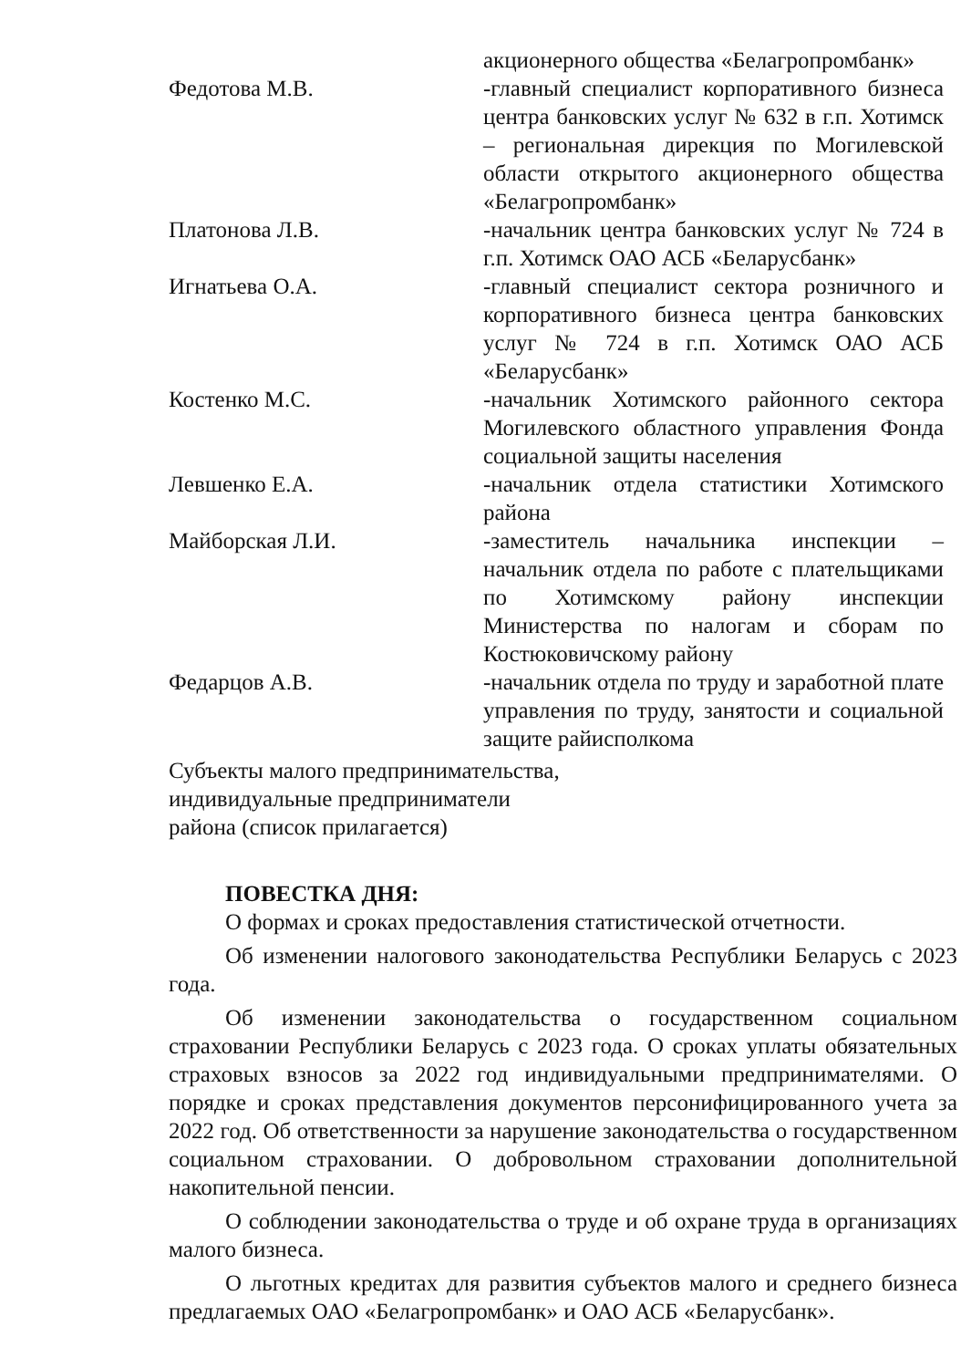акционерного общества «Белагропромбанк»
Федотова М.В. -главный специалист корпоративного бизнеса центра банковских услуг № 632 в г.п. Хотимск – региональная дирекция по Могилевской области открытого акционерного общества «Белагропромбанк»
Платонова Л.В. -начальник центра банковских услуг № 724 в г.п. Хотимск ОАО АСБ «Беларусбанк»
Игнатьева О.А. -главный специалист сектора розничного и корпоративного бизнеса центра банковских услуг № 724 в г.п. Хотимск ОАО АСБ «Беларусбанк»
Костенко М.С. -начальник Хотимского районного сектора Могилевского областного управления Фонда социальной защиты населения
Левшенко Е.А. -начальник отдела статистики Хотимского района
Майборская Л.И. -заместитель начальника инспекции – начальник отдела по работе с плательщиками по Хотимскому району инспекции Министерства по налогам и сборам по Костюковичскому району
Федарцов А.В. -начальник отдела по труду и заработной плате управления по труду, занятости и социальной защите райисполкома
Субъекты малого предпринимательства,
индивидуальные предприниматели
района (список прилагается)
ПОВЕСТКА ДНЯ:
О формах и сроках предоставления статистической отчетности.
Об изменении налогового законодательства Республики Беларусь с 2023 года.
Об изменении законодательства о государственном социальном страховании Республики Беларусь с 2023 года. О сроках уплаты обязательных страховых взносов за 2022 год индивидуальными предпринимателями. О порядке и сроках представления документов персонифицированного учета за 2022 год. Об ответственности за нарушение законодательства о государственном социальном страховании. О добровольном страховании дополнительной накопительной пенсии.
О соблюдении законодательства о труде и об охране труда в организациях малого бизнеса.
О льготных кредитах для развития субъектов малого и среднего бизнеса предлагаемых ОАО «Белагропромбанк» и ОАО АСБ «Беларусбанк».